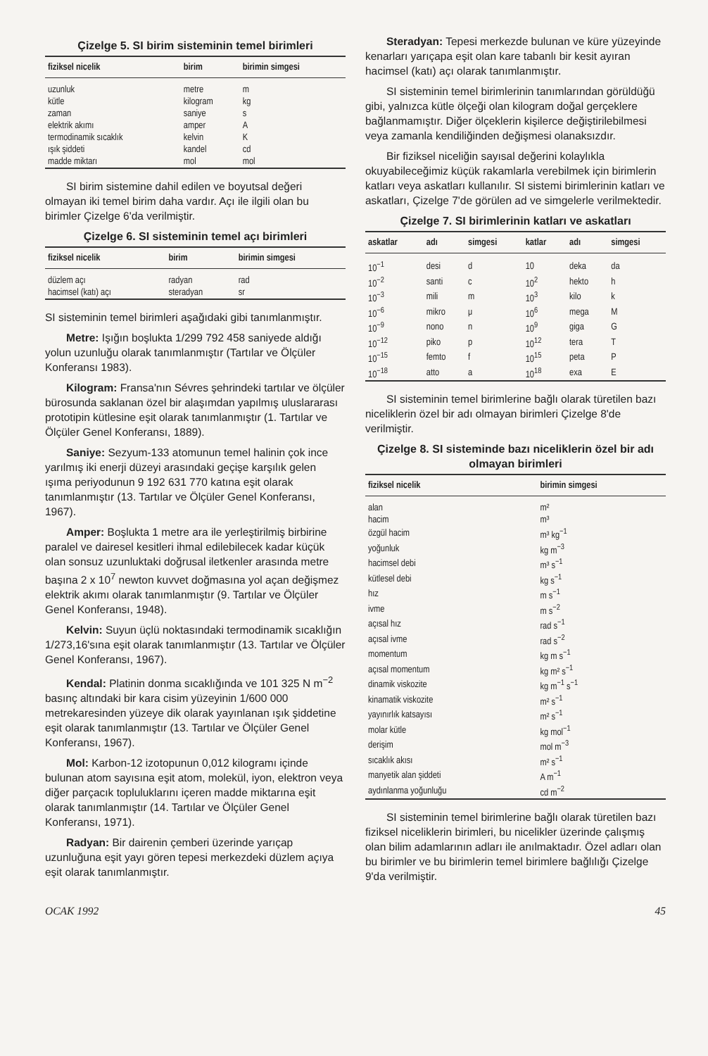Çizelge 5. SI birim sisteminin temel birimleri
| fiziksel nicelik | birim | birimin simgesi |
| --- | --- | --- |
| uzunluk | metre | m |
| kütle | kilogram | kg |
| zaman | saniye | s |
| elektrik akımı | amper | A |
| termodinamik sıcaklık | kelvin | K |
| ışık şiddeti | kandel | cd |
| madde miktarı | mol | mol |
SI birim sistemine dahil edilen ve boyutsal değeri olmayan iki temel birim daha vardır. Açı ile ilgili olan bu birimler Çizelge 6'da verilmiştir.
Çizelge 6. SI sisteminin temel açı birimleri
| fiziksel nicelik | birim | birimin simgesi |
| --- | --- | --- |
| düzlem açı | radyan | rad |
| hacimsel (katı) açı | steradyan | sr |
SI sisteminin temel birimleri aşağıdaki gibi tanımlanmıştır.
Metre: Işığın boşlukta 1/299 792 458 saniyede aldığı yolun uzunluğu olarak tanımlanmıştır (Tartılar ve Ölçüler Konferansı 1983).
Kilogram: Fransa'nın Sévres şehrindeki tartılar ve ölçüler bürosunda saklanan özel bir alaşımdan yapılmış uluslararası prototipin kütlesine eşit olarak tanımlanmıştır (1. Tartılar ve Ölçüler Genel Konferansı, 1889).
Saniye: Sezyum-133 atomunun temel halinin çok ince yarılmış iki enerji düzeyi arasındaki geçişe karşılık gelen ışıma periyodunun 9 192 631 770 katına eşit olarak tanımlanmıştır (13. Tartılar ve Ölçüler Genel Konferansı, 1967).
Amper: Boşlukta 1 metre ara ile yerleştirilmiş birbirine paralel ve dairesel kesitleri ihmal edilebilecek kadar küçük olan sonsuz uzunluktaki doğrusal iletkenler arasında metre başına 2 x 10<sup>7</sup> newton kuvvet doğmasına yol açan değişmez elektrik akımı olarak tanımlanmıştır (9. Tartılar ve Ölçüler Genel Konferansı, 1948).
Kelvin: Suyun üçlü noktasındaki termodinamik sıcaklığın 1/273,16'sına eşit olarak tanımlanmıştır (13. Tartılar ve Ölçüler Genel Konferansı, 1967).
Kendal: Platinin donma sıcaklığında ve 101 325 N m<sup>−2</sup> basınç altındaki bir kara cisim yüzeyinin 1/600 000 metrekaresinden yüzeye dik olarak yayınlanan ışık şiddetine eşit olarak tanımlanmıştır (13. Tartılar ve Ölçüler Genel Konferansı, 1967).
Mol: Karbon-12 izotopunun 0,012 kilogramı içinde bulunan atom sayısına eşit atom, molekül, iyon, elektron veya diğer parçacık topluluklarını içeren madde miktarına eşit olarak tanımlanmıştır (14. Tartılar ve Ölçüler Genel Konferansı, 1971).
Radyan: Bir dairenin çemberi üzerinde yarıçap uzunluğuna eşit yayı gören tepesi merkezdeki düzlem açıya eşit olarak tanımlanmıştır.
Steradyan: Tepesi merkezde bulunan ve küre yüzeyinde kenarları yarıçapa eşit olan kare tabanlı bir kesit ayıran hacimsel (katı) açı olarak tanımlanmıştır.
SI sisteminin temel birimlerinin tanımlarından görüldüğü gibi, yalnızca kütle ölçeği olan kilogram doğal gerçeklere bağlanmamıştır. Diğer ölçeklerin kişilerce değiştirilebilmesi veya zamanla kendiliğinden değişmesi olanaksızdır.
Bir fiziksel niceliğin sayısal değerini kolaylıkla okuyabileceğimiz küçük rakamlarla verebilmek için birimlerin katları veya askatları kullanılır. SI sistemi birimlerinin katları ve askatları, Çizelge 7'de görülen ad ve simgelerle verilmektedir.
Çizelge 7. SI birimlerinin katları ve askatları
| askatlar | adı | simgesi | katlar | adı | simgesi |
| --- | --- | --- | --- | --- | --- |
| 10<sup>−1</sup> | desi | d | 10 | deka | da |
| 10<sup>−2</sup> | santi | c | 10<sup>2</sup> | hekto | h |
| 10<sup>−3</sup> | mili | m | 10<sup>3</sup> | kilo | k |
| 10<sup>−6</sup> | mikro | μ | 10<sup>6</sup> | mega | M |
| 10<sup>−9</sup> | nono | n | 10<sup>9</sup> | giga | G |
| 10<sup>−12</sup> | piko | p | 10<sup>12</sup> | tera | T |
| 10<sup>−15</sup> | femto | f | 10<sup>15</sup> | peta | P |
| 10<sup>−18</sup> | atto | a | 10<sup>18</sup> | exa | E |
SI sisteminin temel birimlerine bağlı olarak türetilen bazı niceliklerin özel bir adı olmayan birimleri Çizelge 8'de verilmiştir.
Çizelge 8. SI sisteminde bazı niceliklerin özel bir adı olmayan birimleri
| fiziksel nicelik | birimin simgesi |
| --- | --- |
| alan | m² |
| hacim | m³ |
| özgül hacim | m³ kg<sup>−1</sup> |
| yoğunluk | kg m<sup>−3</sup> |
| hacimsel debi | m³ s<sup>−1</sup> |
| kütlesel debi | kg s<sup>−1</sup> |
| hız | m s<sup>−1</sup> |
| ivme | m s<sup>−2</sup> |
| açısal hız | rad s<sup>−1</sup> |
| açısal ivme | rad s<sup>−2</sup> |
| momentum | kg m s<sup>−1</sup> |
| açısal momentum | kg m² s<sup>−1</sup> |
| dinamik viskozite | kg m<sup>−1</sup> s<sup>−1</sup> |
| kinamatik viskozite | m² s<sup>−1</sup> |
| yayınırlık katsayısı | m² s<sup>−1</sup> |
| molar kütle | kg mol<sup>−1</sup> |
| derişim | mol m<sup>−3</sup> |
| sıcaklık akısı | m² s<sup>−1</sup> |
| manyetik alan şiddeti | A m<sup>−1</sup> |
| aydınlanma yoğunluğu | cd m<sup>−2</sup> |
SI sisteminin temel birimlerine bağlı olarak türetilen bazı fiziksel niceliklerin birimleri, bu nicelikler üzerinde çalışmış olan bilim adamlarının adları ile anılmaktadır. Özel adları olan bu birimler ve bu birimlerin temel birimlere bağlılığı Çizelge 9'da verilmiştir.
OCAK 1992 45